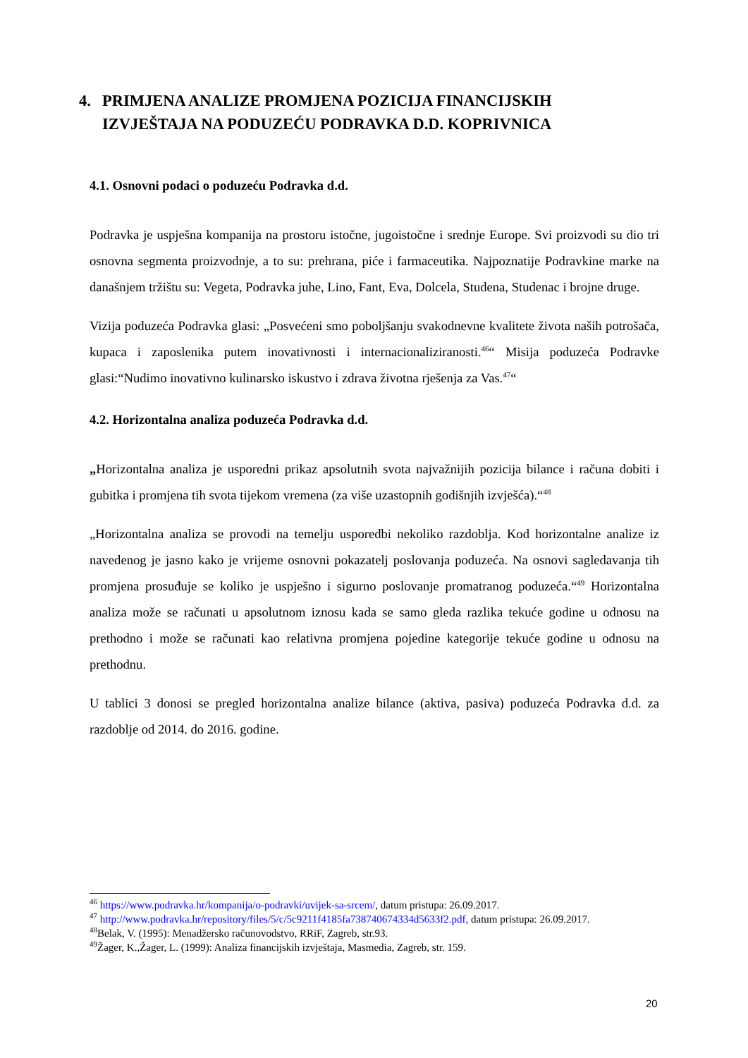4. PRIMJENA ANALIZE PROMJENA POZICIJA FINANCIJSKIH
IZVJEŠTAJA NA PODUZEĆU PODRAVKA D.D. KOPRIVNICA
4.1. Osnovni podaci o poduzeću Podravka d.d.
Podravka je uspješna kompanija na prostoru istočne, jugoistočne i srednje Europe. Svi proizvodi su dio tri osnovna segmenta proizvodnje, a to su: prehrana, piće i farmaceutika. Najpoznatije Podravkine marke na današnjem tržištu su: Vegeta, Podravka juhe, Lino, Fant, Eva, Dolcela, Studena, Studenac i brojne druge.
Vizija poduzeća Podravka glasi: „Posvećeni smo poboljšanju svakodnevne kvalitete života naših potrošača, kupaca i zaposlenika putem inovativnosti i internacionaliziranosti.<sup>46</sup>“ Misija poduzeća Podravke glasi:“Nudimo inovativno kulinarsko iskustvo i zdrava životna rješenja za Vas.<sup>47</sup>“
4.2. Horizontalna analiza poduzeća Podravka d.d.
„Horizontalna analiza je usporedni prikaz apsolutnih svota najvažnijih pozicija bilance i računa dobiti i gubitka i promjena tih svota tijekom vremena (za više uzastopnih godišnjih izvješća).“<sup>48</sup>
„Horizontalna analiza se provodi na temelju usporedbi nekoliko razdoblja. Kod horizontalne analize iz navedenog je jasno kako je vrijeme osnovni pokazatelj poslovanja poduzeća. Na osnovi sagledavanja tih promjena prosuđuje se koliko je uspješno i sigurno poslovanje promatranog poduzeća.“<sup>49</sup> Horizontalna analiza može se računati u apsolutnom iznosu kada se samo gleda razlika tekuće godine u odnosu na prethodno i može se računati kao relativna promjena pojedine kategorije tekuće godine u odnosu na prethodnu.
U tablici 3 donosi se pregled horizontalna analize bilance (aktiva, pasiva) poduzeća Podravka d.d. za razdoblje od 2014. do 2016. godine.
<sup>46</sup> https://www.podravka.hr/kompanija/o-podravki/uvijek-sa-srcem/, datum pristupa: 26.09.2017.
<sup>47</sup> http://www.podravka.hr/repository/files/5/c/5c9211f4185fa738740674334d5633f2.pdf, datum pristupa: 26.09.2017.
<sup>48</sup> Belak, V. (1995): Menadžersko računovodstvo, RRiF, Zagreb, str.93.
<sup>49</sup> Žager, K.,Žager, L. (1999): Analiza financijskih izvještaja, Masmedia, Zagreb, str. 159.
20